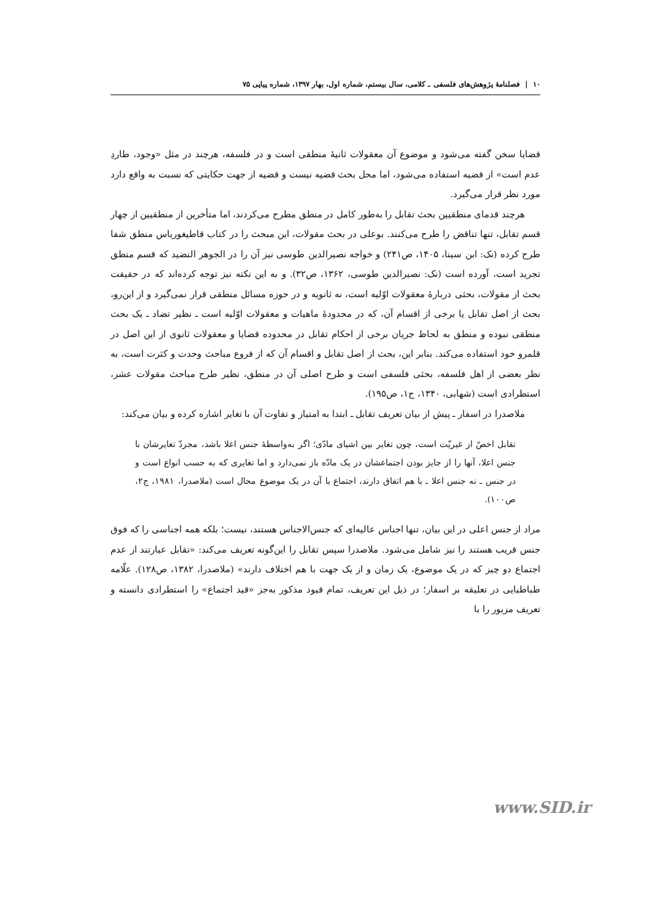۱۰ | فصلنامهٔ پژوهش‌های فلسفی ـ کلامی، سال بیستم، شماره اول، بهار ۱۳۹۷، شماره پیاپی ۷۵
قضایا سخن گفته می‌شود و موضوع آن معقولات ثانیهٔ منطقی است و در فلسفه، هرچند در مثل «وجود، طاردِ عدم است» از قضیه استفاده می‌شود، اما محل بحث قضیه نیست و قضیه از جهت حکایتی که نسبت به واقع دارد مورد نظر قرار می‌گیرد.
هرچند قدمای منطقیین بحث تقابل را به‌طور کامل در منطق مطرح می‌کردند، اما متأخرین از منطقیین از چهار قسم تقابل، تنها تناقض را طرح می‌کنند. بوعلی در بحث مقولات، این مبحث را در کتاب قاطیغوریاس منطق شفا طرح کرده (نک: ابن سینا، ۱۴۰۵، ص۲۴۱) و خواجه نصیرالدین طوسی نیز آن را در الجوهر النضید که قسم منطق تجرید است، آورده است (نک: نصیرالدین طوسی، ۱۳۶۲، ص۳۲). و به این نکته نیز توجه کرده‌اند که در حقیقت بحث از مقولات، بحثی دربارهٔ معقولات اوّلیه است، نه ثانویه و در حوزه مسائل منطقی قرار نمی‌گیرد و از این‌رو، بحث از اصل تقابل یا برخی از اقسام آن، که در محدودهٔ ماهیات و معقولات اوّلیه است ـ نظیر تضاد ـ یک بحث منطقی نبوده و منطق به لحاظ جریان برخی از احکام تقابل در محدوده قضایا و معقولات ثانوی از این اصل در قلمرو خود استفاده می‌کند. بنابر این، بحث از اصل تقابل و اقسام آن که از فروع مباحث وحدت و کثرت است، به نظر بعضی از اهل فلسفه، بحثی فلسفی است و طرح اصلی آن در منطق، نظیر طرح مباحث مقولات عشر، استطرادی است (شهابی، ۱۳۴۰، ج۱، ص۱۹۵).
ملاصدرا در اسفار ـ پیش از بیان تعریف تقابل ـ ابتدا به امتیاز و تفاوت آن با تغایر اشاره کرده و بیان می‌کند:
تقابل اخصّ از غیریّت است، چون تغایر بین اشیای مادّی؛ اگر به‌واسطهٔ جنس اعلا باشد، مجردّ تغایرشان با جنس اعلا، آنها را از جایز بودن اجتماعشان در یک مادّه باز نمی‌دارد و اما تغایری که به حسب انواع است و در جنس ـ نه جنس اعلا ـ با هم اتفاق دارند، اجتماع با آن در یک موضوع محال است (ملاصدرا، ۱۹۸۱، ج۲، ص۱۰۰).
مراد از جنس اعلی در این بیان، تنها اجناس عالیه‌ای که جنس‌الاجناس هستند، نیست؛ بلکه همه اجناسی را که فوق جنس قریب هستند را نیز شامل می‌شود. ملاصدرا سپس تقابل را این‌گونه تعریف می‌کند: «تقابل عبارتند از عدم اجتماع دو چیز که در یک موضوع، یک زمان و از یک جهت با هم اختلاف دارند» (ملاصدرا، ۱۳۸۲، ص۱۲۸). علّامه طباطبایی در تعلیقه بر اسفار؛ در ذیل این تعریف، تمام قیود مذکور به‌جز «قید اجتماع» را استطرادی دانسته و تعریف مزبور را با
www.SID.ir